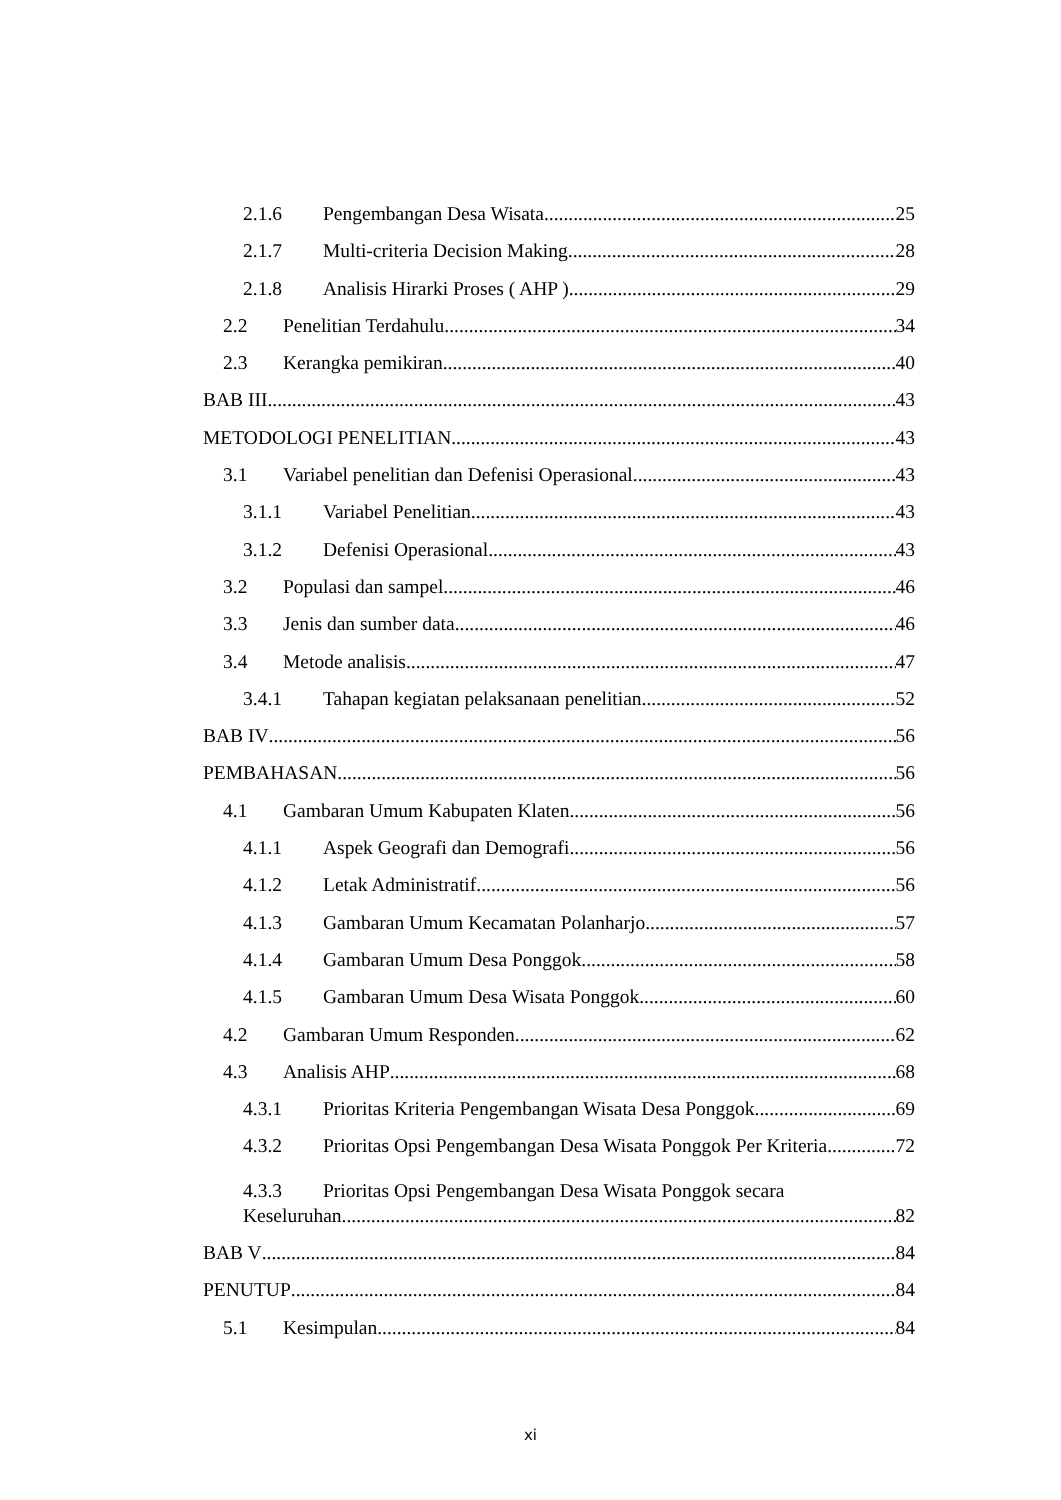2.1.6 Pengembangan Desa Wisata 25
2.1.7 Multi-criteria Decision Making 28
2.1.8 Analisis Hirarki Proses ( AHP ) 29
2.2 Penelitian Terdahulu 34
2.3 Kerangka pemikiran 40
BAB III 43
METODOLOGI PENELITIAN 43
3.1 Variabel penelitian dan Defenisi Operasional 43
3.1.1 Variabel Penelitian 43
3.1.2 Defenisi Operasional 43
3.2 Populasi dan sampel 46
3.3 Jenis dan sumber data 46
3.4 Metode analisis 47
3.4.1 Tahapan kegiatan pelaksanaan penelitian 52
BAB IV 56
PEMBAHASAN 56
4.1 Gambaran Umum Kabupaten Klaten 56
4.1.1 Aspek Geografi dan Demografi 56
4.1.2 Letak Administratif 56
4.1.3 Gambaran Umum Kecamatan Polanharjo 57
4.1.4 Gambaran Umum Desa Ponggok 58
4.1.5 Gambaran Umum Desa Wisata Ponggok 60
4.2 Gambaran Umum Responden 62
4.3 Analisis AHP 68
4.3.1 Prioritas Kriteria Pengembangan Wisata Desa Ponggok 69
4.3.2 Prioritas Opsi Pengembangan Desa Wisata Ponggok Per Kriteria 72
4.3.3 Prioritas Opsi Pengembangan Desa Wisata Ponggok secara
Keseluruhan 82
BAB V 84
PENUTUP 84
5.1 Kesimpulan 84
xi